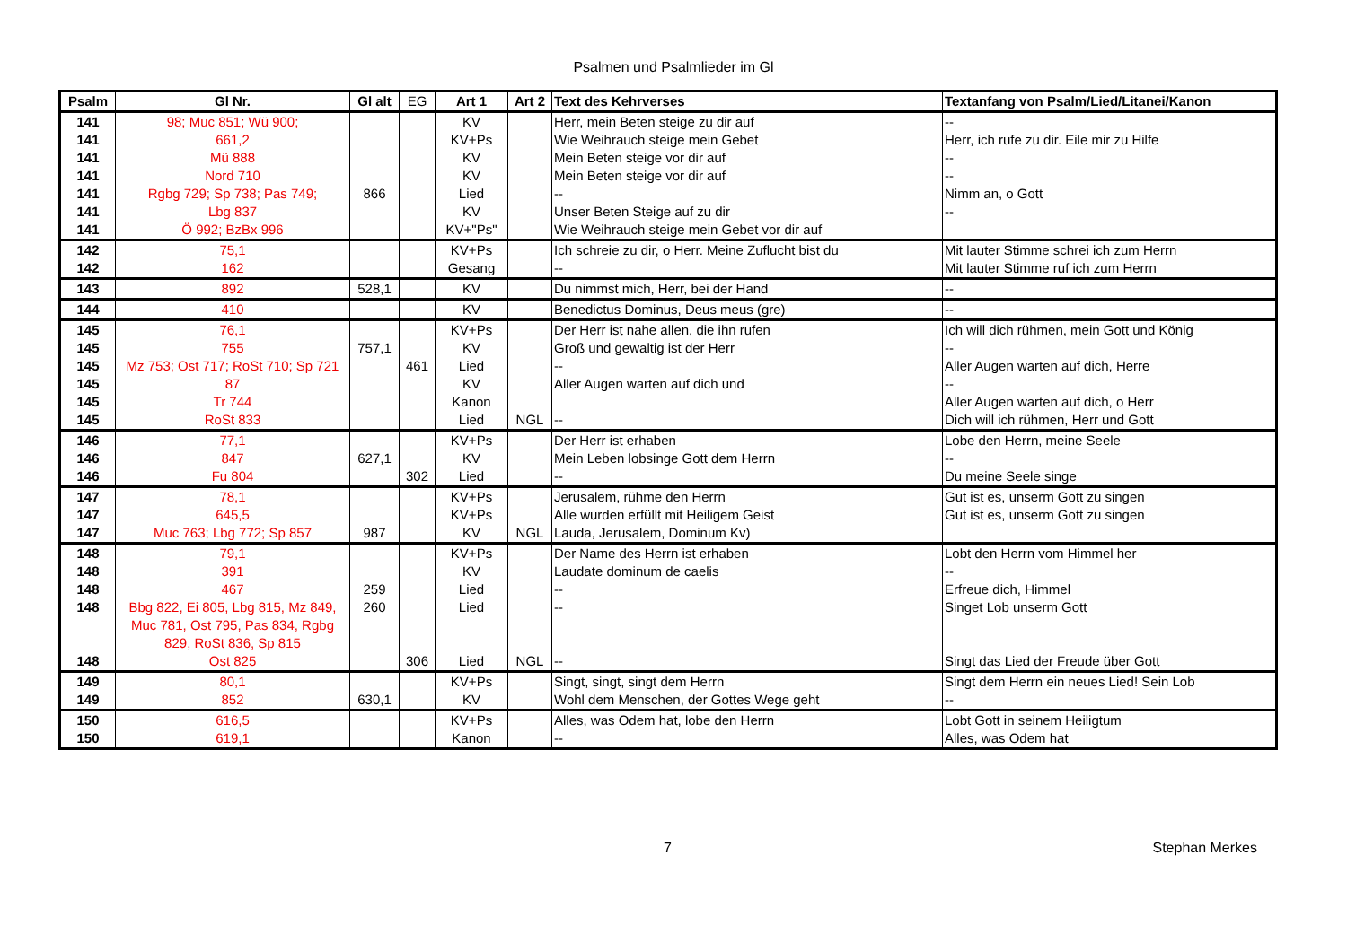Psalmen und Psalmlieder im Gl
| Psalm | Gl Nr. | Gl alt | EG | Art 1 | Art 2 | Text des Kehrverses | Textanfang von Psalm/Lied/Litanei/Kanon |
| --- | --- | --- | --- | --- | --- | --- | --- |
| 141 | 98; Muc 851; Wü 900; | | | KV | | Herr, mein Beten steige zu dir auf | -- |
| 141 | 661,2 | | | KV+Ps | | Wie Weihrauch steige mein Gebet | Herr, ich rufe zu dir. Eile mir zu Hilfe |
| 141 | Mü 888 | | | KV | | Mein Beten steige vor dir auf | -- |
| 141 | Nord 710 | | | KV | | Mein Beten steige vor dir auf | -- |
| 141 | Rgbg 729; Sp 738; Pas 749; | 866 | | Lied | | -- | Nimm an, o Gott |
| 141 | Lbg 837 | | | KV | | Unser Beten Steige auf zu dir | -- |
| 141 | Ö 992; BzBx 996 | | | KV+"Ps" | | Wie Weihrauch steige mein Gebet vor dir auf | |
| 142 | 75,1 | | | KV+Ps | | Ich schreie zu dir, o Herr. Meine Zuflucht bist du | Mit lauter Stimme schrei ich zum Herrn |
| 142 | 162 | | | Gesang | | -- | Mit lauter Stimme ruf ich zum Herrn |
| 143 | 892 | 528,1 | | KV | | Du nimmst mich, Herr, bei der Hand | -- |
| 144 | 410 | | | KV | | Benedictus Dominus, Deus meus (gre) | -- |
| 145 | 76,1 | | | KV+Ps | | Der Herr ist nahe allen, die ihn rufen | Ich will dich rühmen, mein Gott und König |
| 145 | 755 | 757,1 | | KV | | Groß und gewaltig ist der Herr | -- |
| 145 | Mz 753; Ost 717; RoSt 710; Sp 721 | | 461 | Lied | | -- | Aller Augen warten auf dich, Herre |
| 145 | 87 | | | KV | | Aller Augen warten auf dich und | -- |
| 145 | Tr 744 | | | Kanon | | | Aller Augen warten auf dich, o Herr |
| 145 | RoSt 833 | | | Lied | NGL | -- | Dich will ich rühmen, Herr und Gott |
| 146 | 77,1 | | | KV+Ps | | Der Herr ist erhaben | Lobe den Herrn, meine Seele |
| 146 | 847 | 627,1 | | KV | | Mein Leben lobsinge Gott dem Herrn | -- |
| 146 | Fu 804 | | 302 | Lied | | -- | Du meine Seele singe |
| 147 | 78,1 | | | KV+Ps | | Jerusalem, rühme den Herrn | Gut ist es, unserm Gott zu singen |
| 147 | 645,5 | | | KV+Ps | | Alle wurden erfüllt mit Heiligem Geist | Gut ist es, unserm Gott zu singen |
| 147 | Muc 763; Lbg 772; Sp 857 | 987 | | KV | NGL | Lauda, Jerusalem, Dominum Kv) | |
| 148 | 79,1 | | | KV+Ps | | Der Name des Herrn ist erhaben | Lobt den Herrn vom Himmel her |
| 148 | 391 | | | KV | | Laudate dominum de caelis | -- |
| 148 | 467 | 259 | | Lied | | -- | Erfreue dich, Himmel |
| 148 | Bbg 822, Ei 805, Lbg 815, Mz 849, Muc 781, Ost 795, Pas 834, Rgbg 829, RoSt 836, Sp 815 | 260 | | Lied | | -- | Singet Lob unserm Gott |
| 148 | Ost 825 | | 306 | Lied | NGL | -- | Singt das Lied der Freude über Gott |
| 149 | 80,1 | | | KV+Ps | | Singt, singt, singt dem Herrn | Singt dem Herrn ein neues Lied! Sein Lob |
| 149 | 852 | 630,1 | | KV | | Wohl dem Menschen, der Gottes Wege geht | -- |
| 150 | 616,5 | | | KV+Ps | | Alles, was Odem hat, lobe den Herrn | Lobt Gott in seinem Heiligtum |
| 150 | 619,1 | | | Kanon | | -- | Alles, was Odem hat |
7 Stephan Merkes